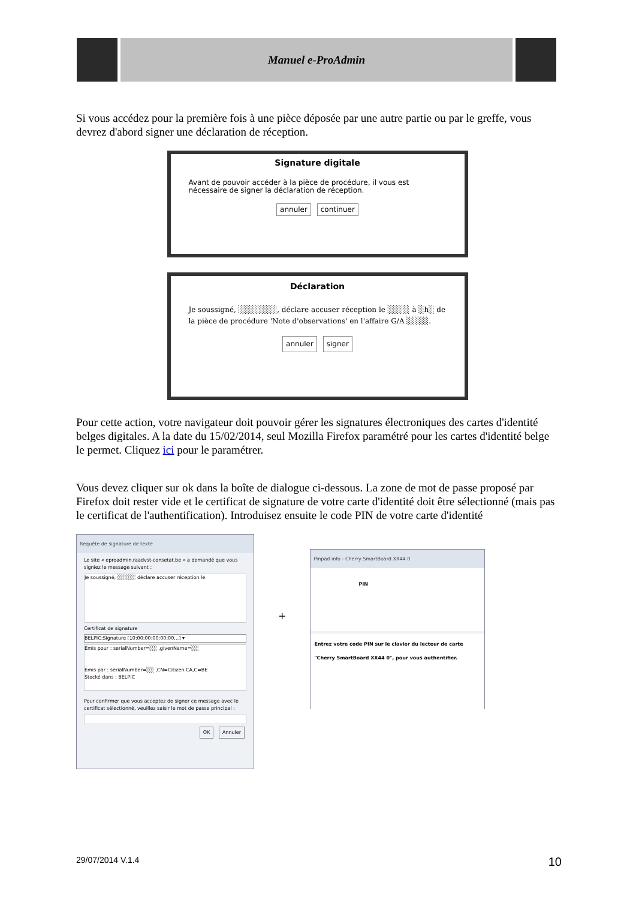Manuel e-ProAdmin
Si vous accédez pour la première fois à une pièce déposée par une autre partie ou par le greffe, vous devrez d'abord signer une déclaration de réception.
Signature digitale
Avant de pouvoir accéder à la pièce de procédure, il vous est nécessaire de signer la déclaration de réception.
annuler continuer
Déclaration
Je soussigné, ░░░░░░░, déclare accuser réception le ░░░░ à ░h░ de la pièce de procédure 'Note d'observations' en l'affaire G/A ░░░░.
annuler signer
Pour cette action, votre navigateur doit pouvoir gérer les signatures électroniques des cartes d'identité belges digitales. A la date du 15/02/2014, seul Mozilla Firefox paramétré pour les cartes d'identité belge le permet. Cliquez ici pour le paramétrer.
Vous devez cliquer sur ok dans la boîte de dialogue ci-dessous. La zone de mot de passe proposé par Firefox doit rester vide et le certificat de signature de votre carte d'identité doit être sélectionné (mais pas le certificat de l'authentification). Introduisez ensuite le code PIN de votre carte d'identité
Requête de signature de texte
Le site « eproadmin.raadvst-consetat.be » a demandé que vous signiez le message suivant :
Je soussigné, ░░░░░ déclare accuser réception le
Certificat de signature
BELPIC:Signature [10:00:00:00:00:00…] ▾
Émis pour : serialNumber=░░ ,givenName=░░
Émis par : serialNumber=░░ ,CN=Citizen CA,C=BE
Stocké dans : BELPIC
Pour confirmer que vous acceptez de signer ce message avec le certificat sélectionné, veuillez saisir le mot de passe principal :
OK Annuler
+
Pinpad info - Cherry SmartBoard XX44 0
PIN
Entrez votre code PIN sur le clavier du lecteur de carte "Cherry SmartBoard XX44 0", pour vous authentifier.
29/07/2014 V.1.4 10